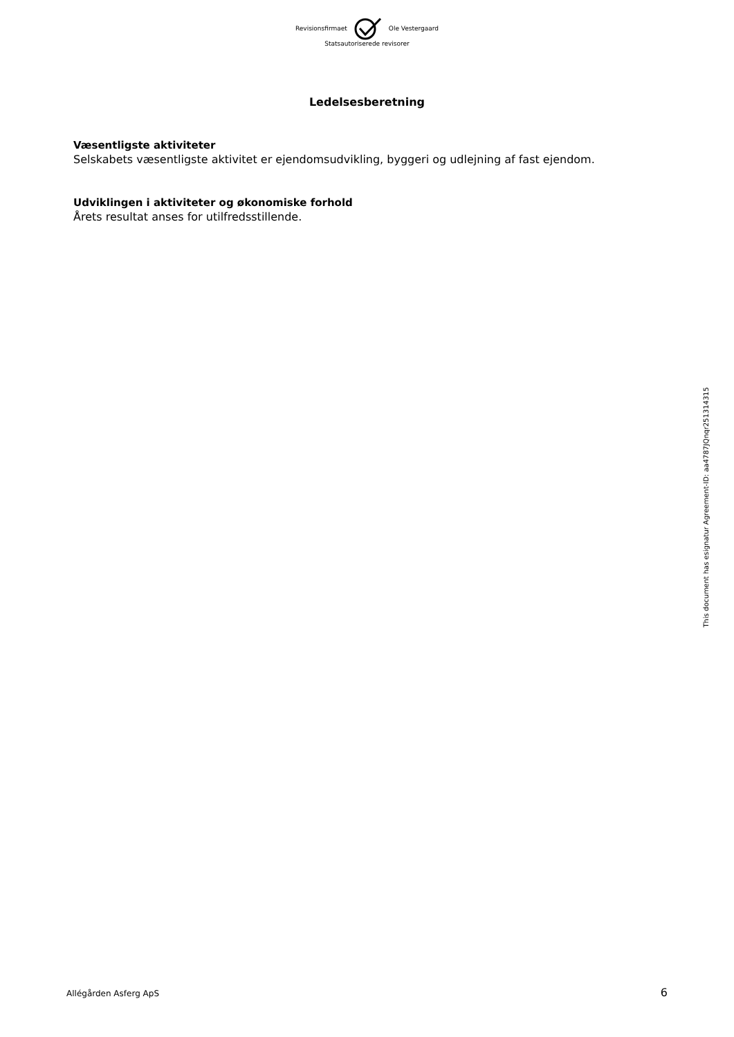Revisionsfirmaet Ole Vestergaard
Statsautoriserede revisorer
Ledelsesberetning
Væsentligste aktiviteter
Selskabets væsentligste aktivitet er ejendomsudvikling, byggeri og udlejning af fast ejendom.
Udviklingen i aktiviteter og økonomiske forhold
Årets resultat anses for utilfredsstillende.
This document has esignatur Agreement-ID: aa4787JQnqr251314315
Allégården Asferg ApS 6